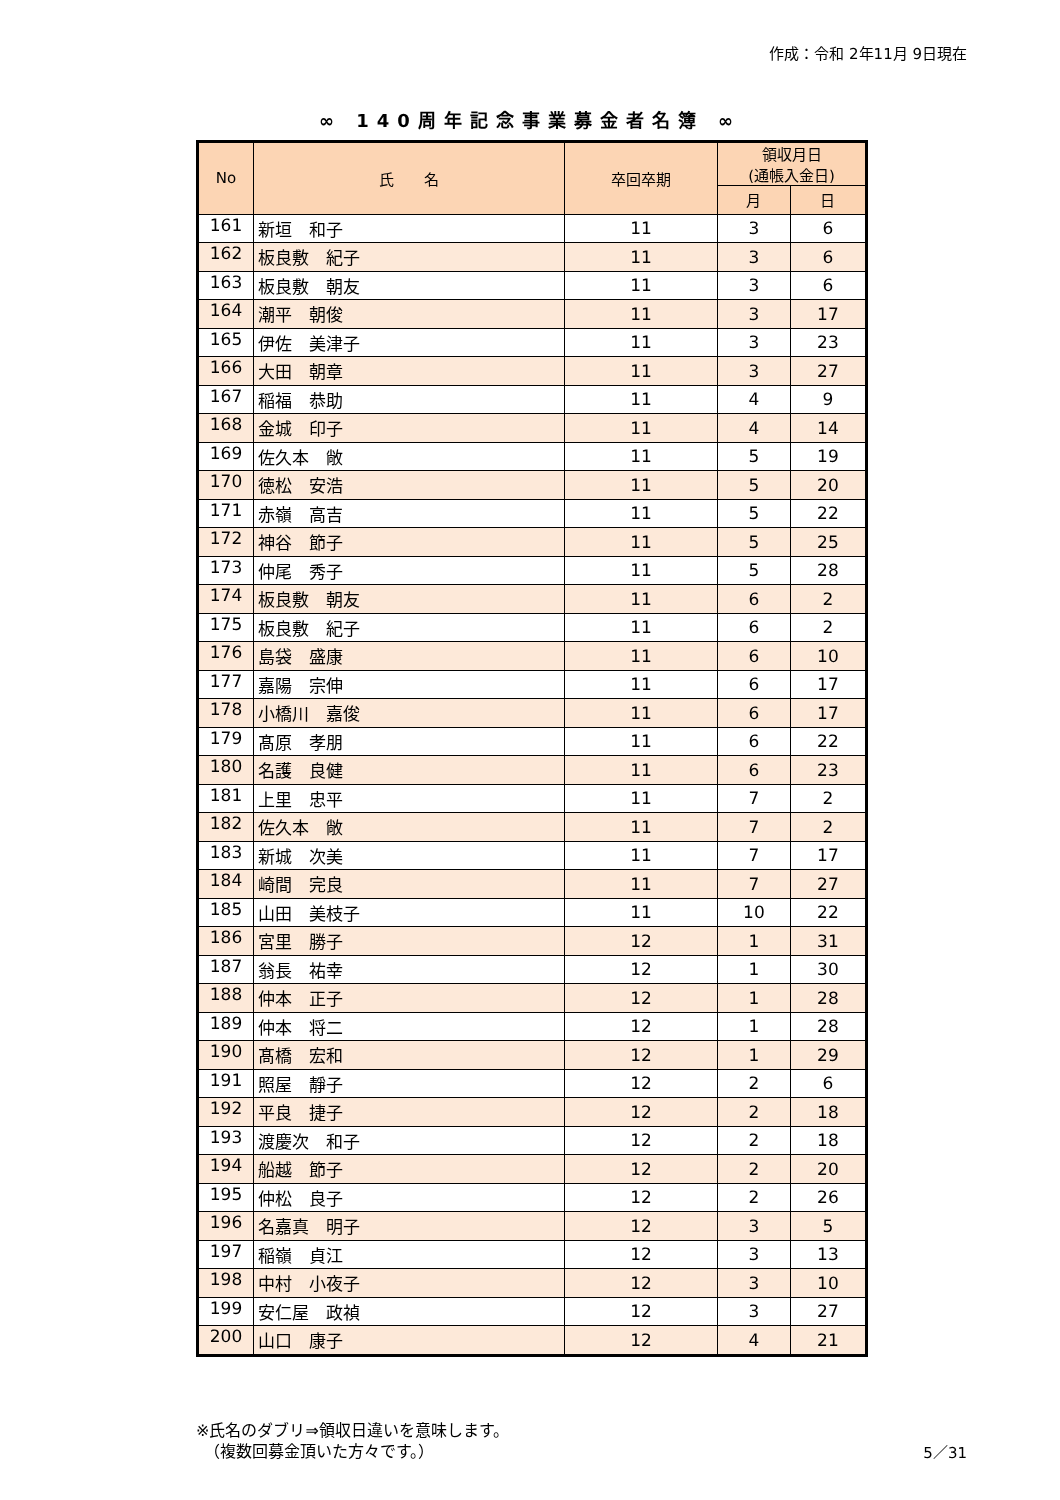作成：令和 2年11月 9日現在
∞ 140周年記念事業募金者名簿 ∞
| No | 氏 名 | 卒回卒期 | 領収月日 (通帳入金日) | |
| --- | --- | --- | --- | --- |
| | | | 月 | 日 |
| 161 | 新垣 和子 | 11 | 3 | 6 |
| 162 | 板良敷 紀子 | 11 | 3 | 6 |
| 163 | 板良敷 朝友 | 11 | 3 | 6 |
| 164 | 潮平 朝俊 | 11 | 3 | 17 |
| 165 | 伊佐 美津子 | 11 | 3 | 23 |
| 166 | 大田 朝章 | 11 | 3 | 27 |
| 167 | 稲福 恭助 | 11 | 4 | 9 |
| 168 | 金城 印子 | 11 | 4 | 14 |
| 169 | 佐久本 敞 | 11 | 5 | 19 |
| 170 | 徳松 安浩 | 11 | 5 | 20 |
| 171 | 赤嶺 高吉 | 11 | 5 | 22 |
| 172 | 神谷 節子 | 11 | 5 | 25 |
| 173 | 仲尾 秀子 | 11 | 5 | 28 |
| 174 | 板良敷 朝友 | 11 | 6 | 2 |
| 175 | 板良敷 紀子 | 11 | 6 | 2 |
| 176 | 島袋 盛康 | 11 | 6 | 10 |
| 177 | 嘉陽 宗伸 | 11 | 6 | 17 |
| 178 | 小橋川 嘉俊 | 11 | 6 | 17 |
| 179 | 髙原 孝朋 | 11 | 6 | 22 |
| 180 | 名護 良健 | 11 | 6 | 23 |
| 181 | 上里 忠平 | 11 | 7 | 2 |
| 182 | 佐久本 敞 | 11 | 7 | 2 |
| 183 | 新城 次美 | 11 | 7 | 17 |
| 184 | 崎間 完良 | 11 | 7 | 27 |
| 185 | 山田 美枝子 | 11 | 10 | 22 |
| 186 | 宮里 勝子 | 12 | 1 | 31 |
| 187 | 翁長 祐幸 | 12 | 1 | 30 |
| 188 | 仲本 正子 | 12 | 1 | 28 |
| 189 | 仲本 将二 | 12 | 1 | 28 |
| 190 | 髙橋 宏和 | 12 | 1 | 29 |
| 191 | 照屋 靜子 | 12 | 2 | 6 |
| 192 | 平良 捷子 | 12 | 2 | 18 |
| 193 | 渡慶次 和子 | 12 | 2 | 18 |
| 194 | 船越 節子 | 12 | 2 | 20 |
| 195 | 仲松 良子 | 12 | 2 | 26 |
| 196 | 名嘉真 明子 | 12 | 3 | 5 |
| 197 | 稲嶺 貞江 | 12 | 3 | 13 |
| 198 | 中村 小夜子 | 12 | 3 | 10 |
| 199 | 安仁屋 政禎 | 12 | 3 | 27 |
| 200 | 山口 康子 | 12 | 4 | 21 |
※氏名のダブリ⇒領収日違いを意味します。
　（複数回募金頂いた方々です。）
5／31